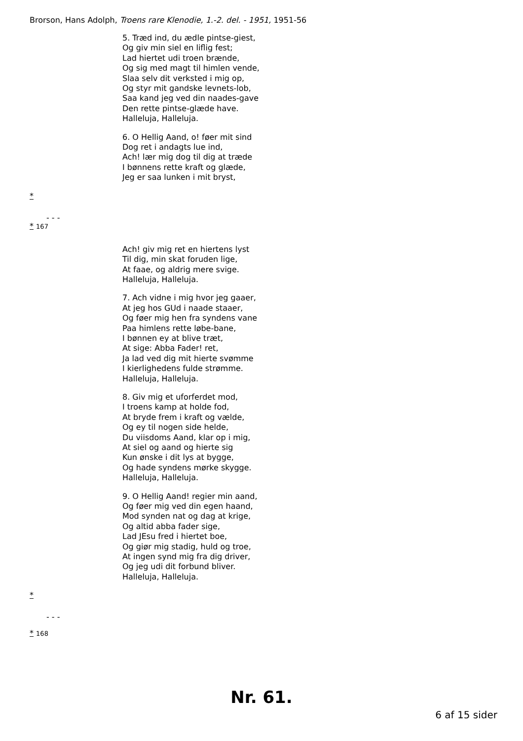Brorson, Hans Adolph, Troens rare Klenodie, 1.-2. del. - 1951, 1951-56
5. Træd ind, du ædle pintse-giest,
Og giv min siel en liflig fest;
Lad hiertet udi troen brænde,
Og sig med magt til himlen vende,
Slaa selv dit verksted i mig op,
Og styr mit gandske levnets-lob,
Saa kand jeg ved din naades-gave
Den rette pintse-glæde have.
Halleluja, Halleluja.
6. O Hellig Aand, o! føer mit sind
Dog ret i andagts lue ind,
Ach! lær mig dog til dig at træde
I bønnens rette kraft og glæde,
Jeg er saa lunken i mit bryst,
*
- - -
* 167
Ach! giv mig ret en hiertens lyst
Til dig, min skat foruden lige,
At faae, og aldrig mere svige.
Halleluja, Halleluja.
7. Ach vidne i mig hvor jeg gaaer,
At jeg hos GUd i naade staaer,
Og føer mig hen fra syndens vane
Paa himlens rette løbe-bane,
I bønnen ey at blive træt,
At sige: Abba Fader! ret,
Ja lad ved dig mit hierte svømme
I kierlighedens fulde strømme.
Halleluja, Halleluja.
8. Giv mig et uforferdet mod,
I troens kamp at holde fod,
At bryde frem i kraft og vælde,
Og ey til nogen side helde,
Du viisdoms Aand, klar op i mig,
At siel og aand og hierte sig
Kun ønske i dit lys at bygge,
Og hade syndens mørke skygge.
Halleluja, Halleluja.
9. O Hellig Aand! regier min aand,
Og føer mig ved din egen haand,
Mod synden nat og dag at krige,
Og altid abba fader sige,
Lad JEsu fred i hiertet boe,
Og giør mig stadig, huld og troe,
At ingen synd mig fra dig driver,
Og jeg udi dit forbund bliver.
Halleluja, Halleluja.
*
- - -
* 168
Nr. 61.
6 af 15 sider